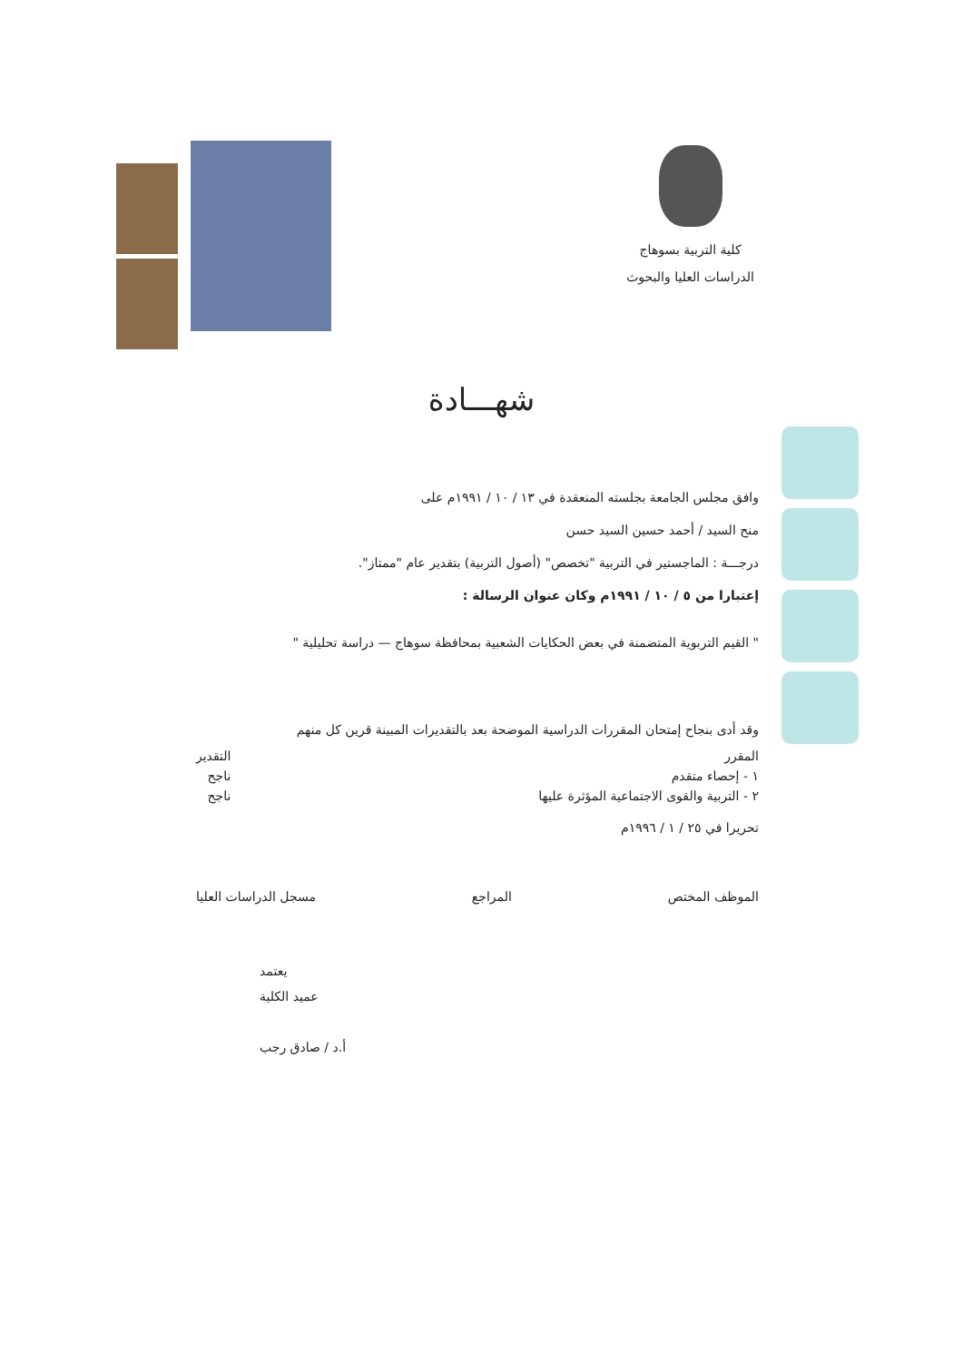كلية التربية بسوهاج
الدراسات العليا والبحوث
شهـــادة
وافق مجلس الجامعة بجلسته المنعقدة في ١٣ / ١٠ / ١٩٩١م على
منح السيد / أحمد حسين السيد حسن
درجـــة : الماجستير في التربية "تخصص" (أصول التربية) بتقدير عام "ممتاز".
إعتبارا من ٥ / ١٠ / ١٩٩١م وكان عنوان الرسالة :
" القيم التربوية المتضمنة في بعض الحكايات الشعبية بمحافظة سوهاج — دراسة تحليلية "
وقد أدى بنجاح إمتحان المقررات الدراسية الموضحة بعد بالتقديرات المبينة قرين كل منهم
المقرر
١ - إحصاء متقدم
٢ - التربية والقوى الاجتماعية المؤثرة عليها
التقدير
ناجح
ناجح
تحريرا في ٢٥ / ١ / ١٩٩٦م
الموظف المختص المراجع مسجل الدراسات العليا
يعتمد
عميد الكلية
أ.د / صادق رجب